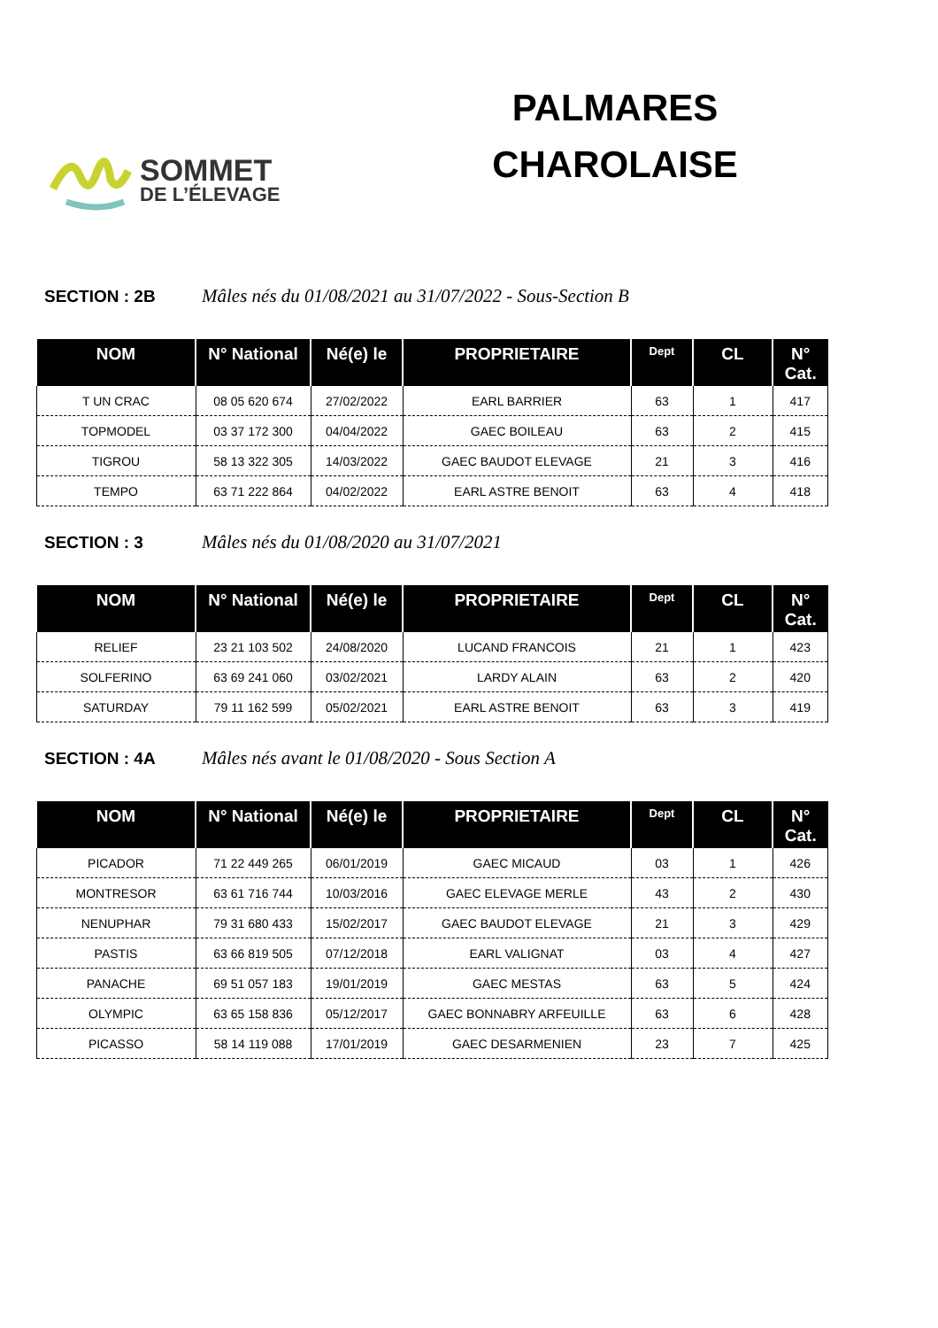SOMMET
DE L’ÉLEVAGE
PALMARES
CHAROLAISE
SECTION : 2B Mâles nés du 01/08/2021 au 31/07/2022 - Sous-Section B
| NOM | N° National | Né(e) le | PROPRIETAIRE | Dept | CL | N° Cat. |
| --- | --- | --- | --- | --- | --- | --- |
| T UN CRAC | 08 05 620 674 | 27/02/2022 | EARL BARRIER | 63 | 1 | 417 |
| TOPMODEL | 03 37 172 300 | 04/04/2022 | GAEC BOILEAU | 63 | 2 | 415 |
| TIGROU | 58 13 322 305 | 14/03/2022 | GAEC BAUDOT ELEVAGE | 21 | 3 | 416 |
| TEMPO | 63 71 222 864 | 04/02/2022 | EARL ASTRE BENOIT | 63 | 4 | 418 |
SECTION : 3 Mâles nés du 01/08/2020 au 31/07/2021
| NOM | N° National | Né(e) le | PROPRIETAIRE | Dept | CL | N° Cat. |
| --- | --- | --- | --- | --- | --- | --- |
| RELIEF | 23 21 103 502 | 24/08/2020 | LUCAND FRANCOIS | 21 | 1 | 423 |
| SOLFERINO | 63 69 241 060 | 03/02/2021 | LARDY ALAIN | 63 | 2 | 420 |
| SATURDAY | 79 11 162 599 | 05/02/2021 | EARL ASTRE BENOIT | 63 | 3 | 419 |
SECTION : 4A Mâles nés avant le 01/08/2020 - Sous Section A
| NOM | N° National | Né(e) le | PROPRIETAIRE | Dept | CL | N° Cat. |
| --- | --- | --- | --- | --- | --- | --- |
| PICADOR | 71 22 449 265 | 06/01/2019 | GAEC MICAUD | 03 | 1 | 426 |
| MONTRESOR | 63 61 716 744 | 10/03/2016 | GAEC ELEVAGE MERLE | 43 | 2 | 430 |
| NENUPHAR | 79 31 680 433 | 15/02/2017 | GAEC BAUDOT ELEVAGE | 21 | 3 | 429 |
| PASTIS | 63 66 819 505 | 07/12/2018 | EARL VALIGNAT | 03 | 4 | 427 |
| PANACHE | 69 51 057 183 | 19/01/2019 | GAEC MESTAS | 63 | 5 | 424 |
| OLYMPIC | 63 65 158 836 | 05/12/2017 | GAEC BONNABRY ARFEUILLE | 63 | 6 | 428 |
| PICASSO | 58 14 119 088 | 17/01/2019 | GAEC DESARMENIEN | 23 | 7 | 425 |